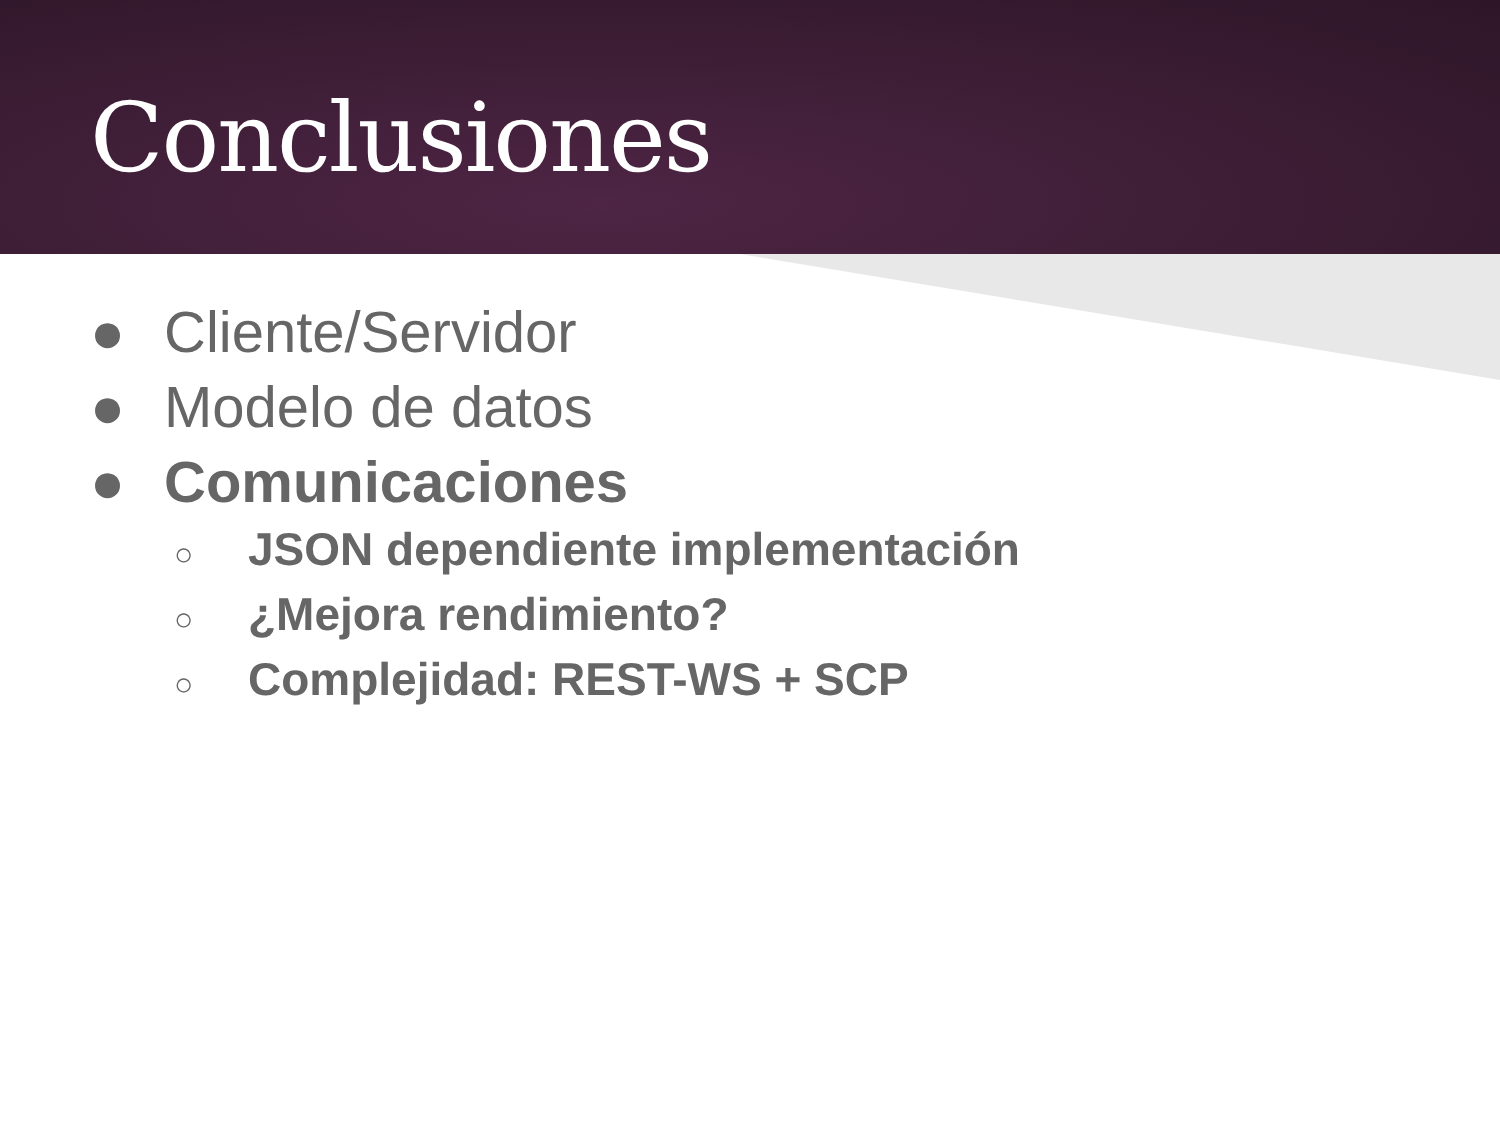Conclusiones
● Cliente/Servidor
● Modelo de datos
● Comunicaciones
○ JSON dependiente implementación
○ ¿Mejora rendimiento?
○ Complejidad: REST-WS + SCP